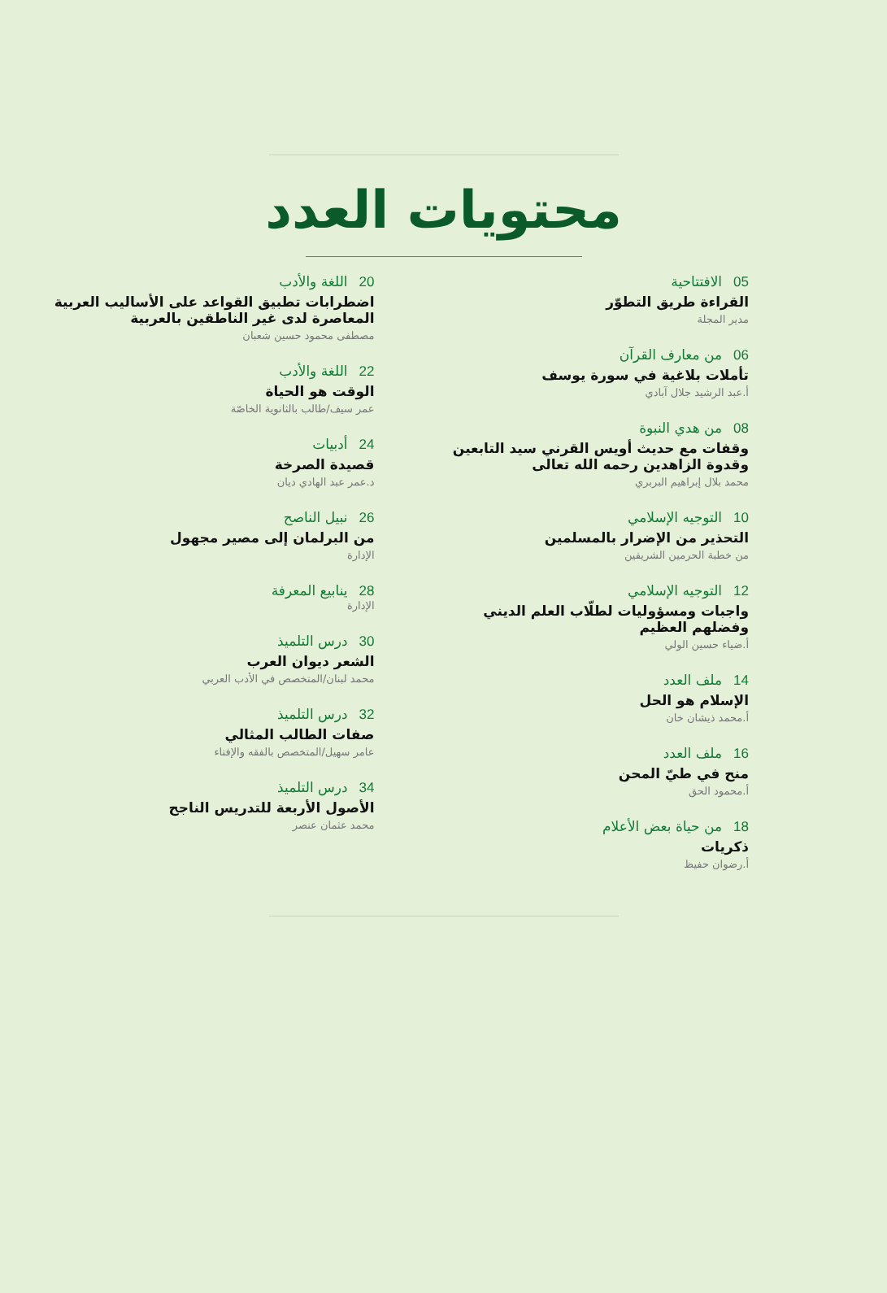محتويات العدد
05الافتتاحية
القراءة طريق التطوّر
مدير المجلة
06من معارف القرآن
تأملات بلاغية في سورة يوسف
أ.عبد الرشيد جلال آبادي
08من هدي النبوة
وقفات مع حديث أويس القرني سيد التابعين وقدوة الزاهدين رحمه الله تعالى
محمد بلال إبراهيم البربري
10التوجيه الإسلامي
التحذير من الإضرار بالمسلمين
من خطبة الحرمين الشريفين
12التوجيه الإسلامي
واجبات ومسؤوليات لطلّاب العلم الديني وفضلهم العظيم
أ.ضياء حسين الولي
14ملف العدد
الإسلام هو الحل
أ.محمد ذيشان خان
16ملف العدد
منح في طيّ المحن
أ.محمود الحق
18من حياة بعض الأعلام
ذكريات
أ.رضوان حفيظ
20اللغة والأدب
اضطرابات تطبيق القواعد على الأساليب العربية المعاصرة لدى غير الناطقين بالعربية
مصطفى محمود حسين شعبان
22اللغة والأدب
الوقت هو الحياة
عمر سيف/طالب بالثانوية الخاصّة
24أدبيات
قصيدة الصرخة
د.عمر عبد الهادي ديان
26نبيل الناصح
من البرلمان إلى مصير مجهول
الإدارة
28ينابيع المعرفة
الإدارة
30درس التلميذ
الشعر ديوان العرب
محمد لبنان/المتخصص في الأدب العربي
32درس التلميذ
صفات الطالب المثالي
عامر سهيل/المتخصص بالفقه والإفتاء
34درس التلميذ
الأصول الأربعة للتدريس الناجح
محمد عثمان عنصر